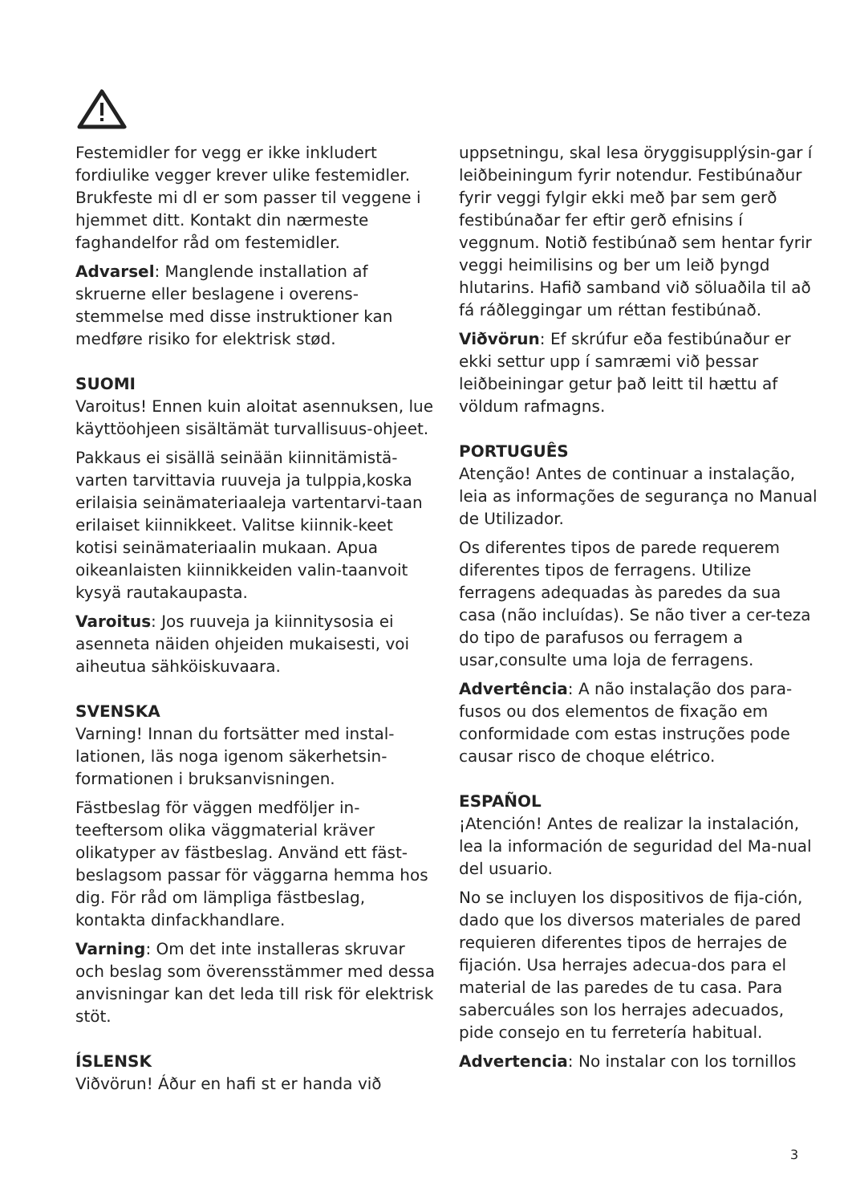Festemidler for vegg er ikke inkludert fordiulike vegger krever ulike festemidler. Brukfeste mi dl er som passer til veggene i hjemmet ditt. Kontakt din nærmeste faghandelfor råd om festemidler.
Advarsel: Manglende installation af skruerne eller beslagene i overens-stemmelse med disse instruktioner kan medføre risiko for elektrisk stød.
SUOMI
Varoitus! Ennen kuin aloitat asennuksen, lue käyttöohjeen sisältämät turvallisuus-ohjeet.
Pakkaus ei sisällä seinään kiinnitämistä-varten tarvittavia ruuveja ja tulppia,koska erilaisia seinämateriaaleja vartentarvi-taan erilaiset kiinnikkeet. Valitse kiinnik-keet kotisi seinämateriaalin mukaan. Apua oikeanlaisten kiinnikkeiden valin-taanvoit kysyä rautakaupasta.
Varoitus: Jos ruuveja ja kiinnitysosia ei asenneta näiden ohjeiden mukaisesti, voi aiheutua sähköiskuvaara.
SVENSKA
Varning! Innan du fortsätter med instal-lationen, läs noga igenom säkerhetsin-formationen i bruksanvisningen.
Fästbeslag för väggen medföljer in-teeftersom olika väggmaterial kräver olikatyper av fästbeslag. Använd ett fäst-beslagsom passar för väggarna hemma hos dig. För råd om lämpliga fästbeslag, kontakta dinfackhandlare.
Varning: Om det inte installeras skruvar och beslag som överensstämmer med dessa anvisningar kan det leda till risk för elektrisk stöt.
ÍSLENSK
Viðvörun! Áður en hafi st er handa við
uppsetningu, skal lesa öryggisupplýsin-gar í leiðbeiningum fyrir notendur. Festibúnaður fyrir veggi fylgir ekki með þar sem gerð festibúnaðar fer eftir gerð efnisins í veggnum. Notið festibúnað sem hentar fyrir veggi heimilisins og ber um leið þyngd hlutarins. Hafið samband við söluaðila til að fá ráðleggingar um réttan festibúnað.
Viðvörun: Ef skrúfur eða festibúnaður er ekki settur upp í samræmi við þessar leiðbeiningar getur það leitt til hættu af völdum rafmagns.
PORTUGUÊS
Atenção! Antes de continuar a instalação, leia as informações de segurança no Manual de Utilizador.
Os diferentes tipos de parede requerem diferentes tipos de ferragens. Utilize ferragens adequadas às paredes da sua casa (não incluídas). Se não tiver a cer-teza do tipo de parafusos ou ferragem a usar,consulte uma loja de ferragens.
Advertência: A não instalação dos para-fusos ou dos elementos de fixação em conformidade com estas instruções pode causar risco de choque elétrico.
ESPAÑOL
¡Atención! Antes de realizar la instalación, lea la información de seguridad del Ma-nual del usuario.
No se incluyen los dispositivos de fija-ción, dado que los diversos materiales de pared requieren diferentes tipos de herrajes de fijación. Usa herrajes adecua-dos para el material de las paredes de tu casa. Para sabercuáles son los herrajes adecuados, pide consejo en tu ferretería habitual.
Advertencia: No instalar con los tornillos
3